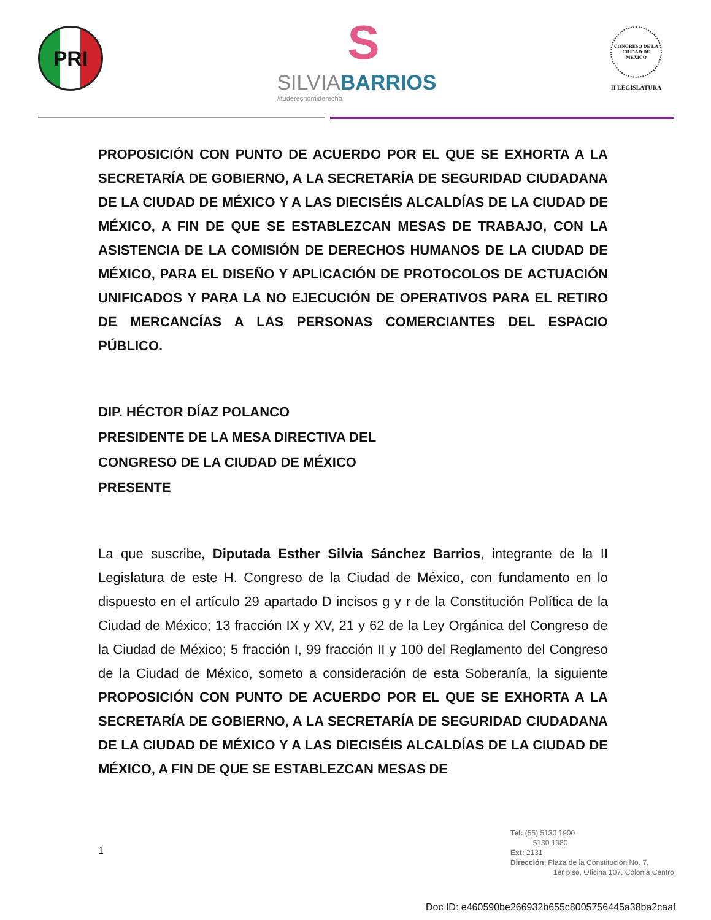PRI
S
SILVIABARRIOS
#tuderechomiderecho
CONGRESO DE LA CIUDAD DE MÉXICO
II LEGISLATURA
PROPOSICIÓN CON PUNTO DE ACUERDO POR EL QUE SE EXHORTA A LA SECRETARÍA DE GOBIERNO, A LA SECRETARÍA DE SEGURIDAD CIUDADANA DE LA CIUDAD DE MÉXICO Y A LAS DIECISÉIS ALCALDÍAS DE LA CIUDAD DE MÉXICO, A FIN DE QUE SE ESTABLEZCAN MESAS DE TRABAJO, CON LA ASISTENCIA DE LA COMISIÓN DE DERECHOS HUMANOS DE LA CIUDAD DE MÉXICO, PARA EL DISEÑO Y APLICACIÓN DE PROTOCOLOS DE ACTUACIÓN UNIFICADOS Y PARA LA NO EJECUCIÓN DE OPERATIVOS PARA EL RETIRO DE MERCANCÍAS A LAS PERSONAS COMERCIANTES DEL ESPACIO PÚBLICO.
DIP. HÉCTOR DÍAZ POLANCO
PRESIDENTE DE LA MESA DIRECTIVA DEL
CONGRESO DE LA CIUDAD DE MÉXICO
PRESENTE
La que suscribe, Diputada Esther Silvia Sánchez Barrios, integrante de la II Legislatura de este H. Congreso de la Ciudad de México, con fundamento en lo dispuesto en el artículo 29 apartado D incisos g y r de la Constitución Política de la Ciudad de México; 13 fracción IX y XV, 21 y 62 de la Ley Orgánica del Congreso de la Ciudad de México; 5 fracción I, 99 fracción II y 100 del Reglamento del Congreso de la Ciudad de México, someto a consideración de esta Soberanía, la siguiente PROPOSICIÓN CON PUNTO DE ACUERDO POR EL QUE SE EXHORTA A LA SECRETARÍA DE GOBIERNO, A LA SECRETARÍA DE SEGURIDAD CIUDADANA DE LA CIUDAD DE MÉXICO Y A LAS DIECISÉIS ALCALDÍAS DE LA CIUDAD DE MÉXICO, A FIN DE QUE SE ESTABLEZCAN MESAS DE
1
Tel: (55) 5130 1900
5130 1980
Ext: 2131
Dirección: Plaza de la Constitución No. 7,
1er piso, Oficina 107, Colonia Centro.
Doc ID: e460590be266932b655c8005756445a38ba2caaf